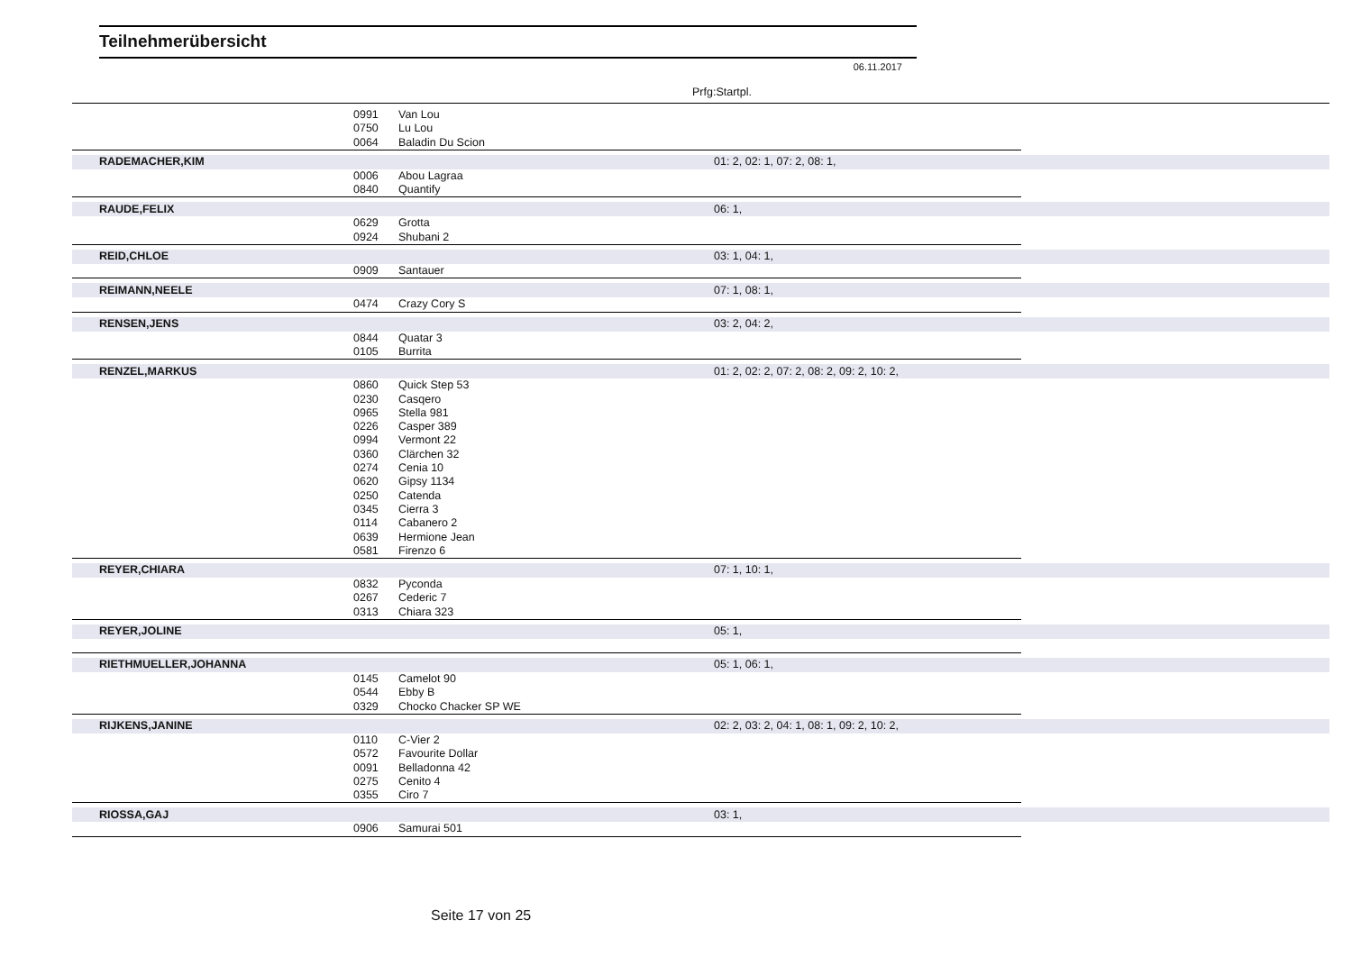Teilnehmerübersicht
06.11.2017
Prfg:Startpl.
| | 0991 | Van Lou | | |
| | 0750 | Lu Lou | | |
| | 0064 | Baladin Du Scion | | |
| RADEMACHER,KIM | | | 01: 2, 02: 1, 07: 2, 08: 1, | |
| | 0006 | Abou Lagraa | | |
| | 0840 | Quantify | | |
| RAUDE,FELIX | | | 06: 1, | |
| | 0629 | Grotta | | |
| | 0924 | Shubani 2 | | |
| REID,CHLOE | | | 03: 1, 04: 1, | |
| | 0909 | Santauer | | |
| REIMANN,NEELE | | | 07: 1, 08: 1, | |
| | 0474 | Crazy Cory S | | |
| RENSEN,JENS | | | 03: 2, 04: 2, | |
| | 0844 | Quatar 3 | | |
| | 0105 | Burrita | | |
| RENZEL,MARKUS | | | 01: 2, 02: 2, 07: 2, 08: 2, 09: 2, 10: 2, | |
| | 0860 | Quick Step 53 | | |
| | 0230 | Casqero | | |
| | 0965 | Stella 981 | | |
| | 0226 | Casper 389 | | |
| | 0994 | Vermont 22 | | |
| | 0360 | Clärchen 32 | | |
| | 0274 | Cenia 10 | | |
| | 0620 | Gipsy 1134 | | |
| | 0250 | Catenda | | |
| | 0345 | Cierra 3 | | |
| | 0114 | Cabanero 2 | | |
| | 0639 | Hermione Jean | | |
| | 0581 | Firenzo 6 | | |
| REYER,CHIARA | | | 07: 1, 10: 1, | |
| | 0832 | Pyconda | | |
| | 0267 | Cederic 7 | | |
| | 0313 | Chiara 323 | | |
| REYER,JOLINE | | | 05: 1, | |
| RIETHMUELLER,JOHANNA | | | 05: 1, 06: 1, | |
| | 0145 | Camelot 90 | | |
| | 0544 | Ebby B | | |
| | 0329 | Chocko Chacker SP WE | | |
| RIJKENS,JANINE | | | 02: 2, 03: 2, 04: 1, 08: 1, 09: 2, 10: 2, | |
| | 0110 | C-Vier 2 | | |
| | 0572 | Favourite Dollar | | |
| | 0091 | Belladonna 42 | | |
| | 0275 | Cenito 4 | | |
| | 0355 | Ciro 7 | | |
| RIOSSA,GAJ | | | 03: 1, | |
| | 0906 | Samurai 501 | | |
Seite 17 von 25